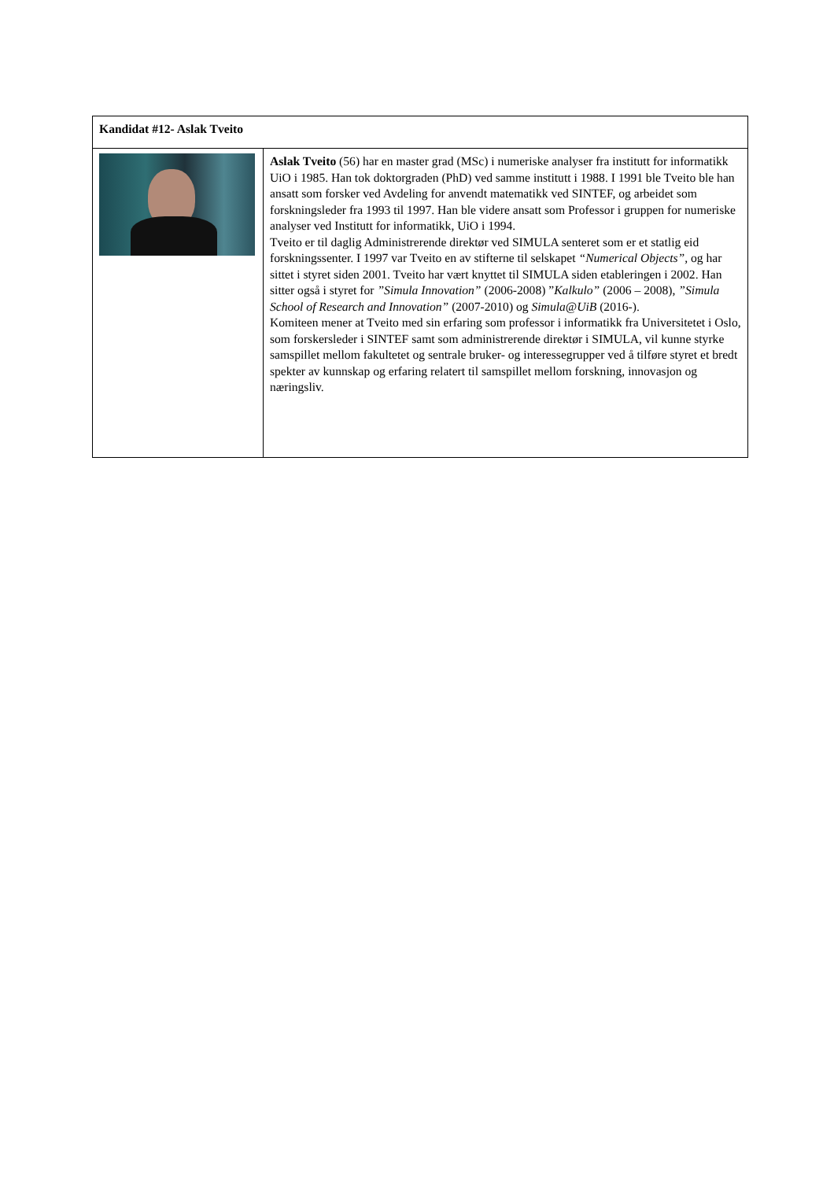| Kandidat #12- Aslak Tveito | |
| | Aslak Tveito (56) har en master grad (MSc) i numeriske analyser fra institutt for informatikk UiO i 1985. Han tok doktorgraden (PhD) ved samme institutt i 1988. I 1991 ble Tveito ble han ansatt som forsker ved Avdeling for anvendt matematikk ved SINTEF, og arbeidet som forskningsleder fra 1993 til 1997. Han ble videre ansatt som Professor i gruppen for numeriske analyser ved Institutt for informatikk, UiO i 1994. Tveito er til daglig Administrerende direktør ved SIMULA senteret som er et statlig eid forskningssenter. I 1997 var Tveito en av stifterne til selskapet “Numerical Objects”, og har sittet i styret siden 2001. Tveito har vært knyttet til SIMULA siden etableringen i 2002. Han sitter også i styret for ”Simula Innovation” (2006-2008) ” Kalkulo” (2006 – 2008), ”Simula School of Research and Innovation” (2007-2010) og Simula@UiB (2016-). Komiteen mener at Tveito med sin erfaring som professor i informatikk fra Universitetet i Oslo, som forskersleder i SINTEF samt som administrerende direktør i SIMULA, vil kunne styrke samspillet mellom fakultetet og sentrale bruker- og interessegrupper ved å tilføre styret et bredt spekter av kunnskap og erfaring relatert til samspillet mellom forskning, innovasjon og næringsliv. |